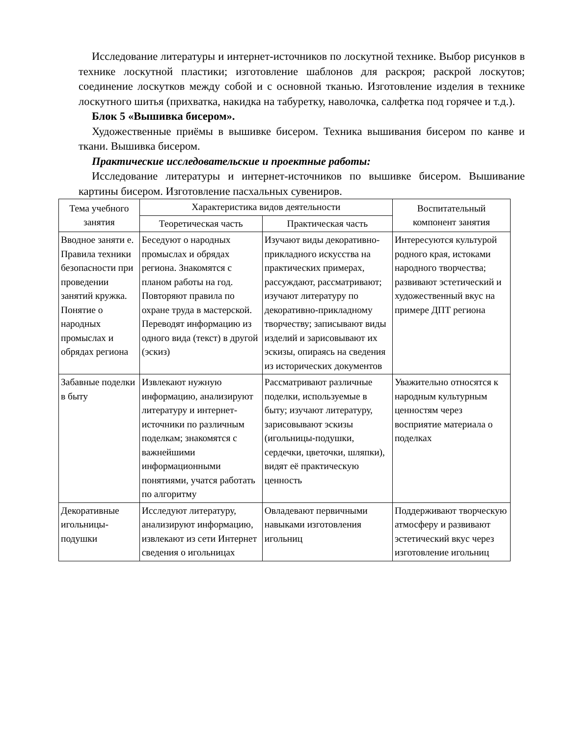Исследование литературы и интернет-источников по лоскутной технике. Выбор рисунков в технике лоскутной пластики; изготовление шаблонов для раскроя; раскрой лоскутов; соединение лоскутков между собой и с основной тканью. Изготовление изделия в технике лоскутного шитья (прихватка, накидка на табуретку, наволочка, салфетка под горячее и т.д.).
Блок 5 «Вышивка бисером».
Художественные приёмы в вышивке бисером. Техника вышивания бисером по канве и ткани. Вышивка бисером.
Практические исследовательские и проектные работы:
Исследование литературы и интернет-источников по вышивке бисером. Вышивание картины бисером. Изготовление пасхальных сувениров.
| Тема учебного занятия | Характеристика видов деятельности | | Воспитательный компонент занятия |
| --- | --- | --- | --- |
| | Теоретическая часть | Практическая часть | |
| Вводное заняти е. Правила техники безопасности при проведении занятий кружка. Понятие о народных промыслах и обрядах региона | Беседуют о народных промыслах и обрядах региона. Знакомятся с планом работы на год. Повторяют правила по охране труда в мастерской. Переводят информацию из одного вида (текст) в другой (эскиз) | Изучают виды декоративно-прикладного искусства на практических примерах, рассуждают, рассматривают; изучают литературу по декоративно-прикладному творчеству; записывают виды изделий и зарисовывают их эскизы, опираясь на сведения из исторических документов | Интересуются культурой родного края, истоками народного творчества; развивают эстетический и художественный вкус на примере ДПТ региона |
| Забавные поделки в быту | Извлекают нужную информацию, анализируют литературу и интернет-источники по различным поделкам; знакомятся с важнейшими информационными понятиями, учатся работать по алгоритму | Рассматривают различные поделки, используемые в быту; изучают литературу, зарисовывают эскизы (игольницы-подушки, сердечки, цветочки, шляпки), видят её практическую ценность | Уважительно относятся к народным культурным ценностям через восприятие материала о поделках |
| Декоративные игольницы-подушки | Исследуют литературу, анализируют информацию, извлекают из сети Интернет сведения о игольницах | Овладевают первичными навыками изготовления игольниц | Поддерживают творческую атмосферу и развивают эстетический вкус через изготовление игольниц |